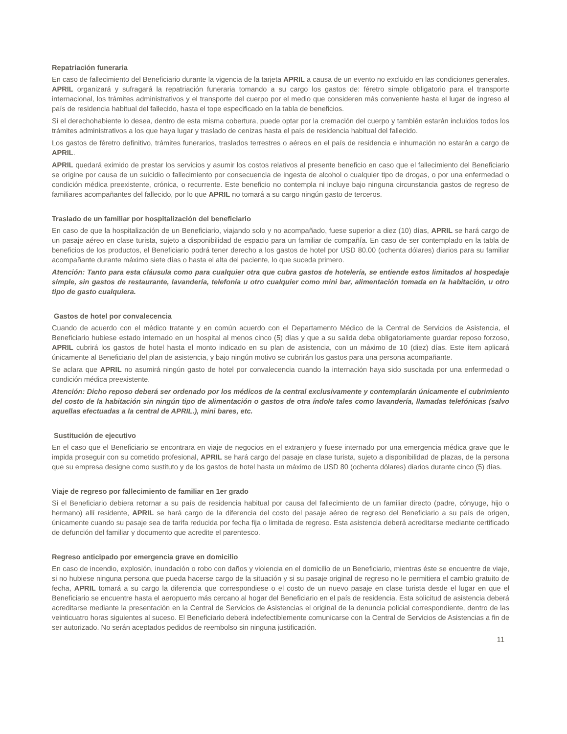Repatriación funeraria
En caso de fallecimiento del Beneficiario durante la vigencia de la tarjeta APRIL a causa de un evento no excluido en las condiciones generales. APRIL organizará y sufragará la repatriación funeraria tomando a su cargo los gastos de: féretro simple obligatorio para el transporte internacional, los trámites administrativos y el transporte del cuerpo por el medio que consideren más conveniente hasta el lugar de ingreso al país de residencia habitual del fallecido, hasta el tope especificado en la tabla de beneficios.
Si el derechohabiente lo desea, dentro de esta misma cobertura, puede optar por la cremación del cuerpo y también estarán incluidos todos los trámites administrativos a los que haya lugar y traslado de cenizas hasta el país de residencia habitual del fallecido.
Los gastos de féretro definitivo, trámites funerarios, traslados terrestres o aéreos en el país de residencia e inhumación no estarán a cargo de APRIL.
APRIL quedará eximido de prestar los servicios y asumir los costos relativos al presente beneficio en caso que el fallecimiento del Beneficiario se origine por causa de un suicidio o fallecimiento por consecuencia de ingesta de alcohol o cualquier tipo de drogas, o por una enfermedad o condición médica preexistente, crónica, o recurrente. Este beneficio no contempla ni incluye bajo ninguna circunstancia gastos de regreso de familiares acompañantes del fallecido, por lo que APRIL no tomará a su cargo ningún gasto de terceros.
Traslado de un familiar por hospitalización del beneficiario
En caso de que la hospitalización de un Beneficiario, viajando solo y no acompañado, fuese superior a diez (10) días, APRIL se hará cargo de un pasaje aéreo en clase turista, sujeto a disponibilidad de espacio para un familiar de compañía. En caso de ser contemplado en la tabla de beneficios de los productos, el Beneficiario podrá tener derecho a los gastos de hotel por USD 80.00 (ochenta dólares) diarios para su familiar acompañante durante máximo siete días o hasta el alta del paciente, lo que suceda primero.
Atención: Tanto para esta cláusula como para cualquier otra que cubra gastos de hotelería, se entiende estos limitados al hospedaje simple, sin gastos de restaurante, lavandería, telefonía u otro cualquier como mini bar, alimentación tomada en la habitación, u otro tipo de gasto cualquiera.
Gastos de hotel por convalecencia
Cuando de acuerdo con el médico tratante y en común acuerdo con el Departamento Médico de la Central de Servicios de Asistencia, el Beneficiario hubiese estado internado en un hospital al menos cinco (5) días y que a su salida deba obligatoriamente guardar reposo forzoso, APRIL cubrirá los gastos de hotel hasta el monto indicado en su plan de asistencia, con un máximo de 10 (diez) días. Este ítem aplicará únicamente al Beneficiario del plan de asistencia, y bajo ningún motivo se cubrirán los gastos para una persona acompañante.
Se aclara que APRIL no asumirá ningún gasto de hotel por convalecencia cuando la internación haya sido suscitada por una enfermedad o condición médica preexistente.
Atención: Dicho reposo deberá ser ordenado por los médicos de la central exclusivamente y contemplarán únicamente el cubrimiento del costo de la habitación sin ningún tipo de alimentación o gastos de otra índole tales como lavandería, llamadas telefónicas (salvo aquellas efectuadas a la central de APRIL.), mini bares, etc.
Sustitución de ejecutivo
En el caso que el Beneficiario se encontrara en viaje de negocios en el extranjero y fuese internado por una emergencia médica grave que le impida proseguir con su cometido profesional, APRIL se hará cargo del pasaje en clase turista, sujeto a disponibilidad de plazas, de la persona que su empresa designe como sustituto y de los gastos de hotel hasta un máximo de USD 80 (ochenta dólares) diarios durante cinco (5) días.
Viaje de regreso por fallecimiento de familiar en 1er grado
Si el Beneficiario debiera retornar a su país de residencia habitual por causa del fallecimiento de un familiar directo (padre, cónyuge, hijo o hermano) allí residente, APRIL se hará cargo de la diferencia del costo del pasaje aéreo de regreso del Beneficiario a su país de origen, únicamente cuando su pasaje sea de tarifa reducida por fecha fija o limitada de regreso. Esta asistencia deberá acreditarse mediante certificado de defunción del familiar y documento que acredite el parentesco.
Regreso anticipado por emergencia grave en domicilio
En caso de incendio, explosión, inundación o robo con daños y violencia en el domicilio de un Beneficiario, mientras éste se encuentre de viaje, si no hubiese ninguna persona que pueda hacerse cargo de la situación y si su pasaje original de regreso no le permitiera el cambio gratuito de fecha, APRIL tomará a su cargo la diferencia que correspondiese o el costo de un nuevo pasaje en clase turista desde el lugar en que el Beneficiario se encuentre hasta el aeropuerto más cercano al hogar del Beneficiario en el país de residencia. Esta solicitud de asistencia deberá acreditarse mediante la presentación en la Central de Servicios de Asistencias el original de la denuncia policial correspondiente, dentro de las veinticuatro horas siguientes al suceso. El Beneficiario deberá indefectiblemente comunicarse con la Central de Servicios de Asistencias a fin de ser autorizado. No serán aceptados pedidos de reembolso sin ninguna justificación.
11